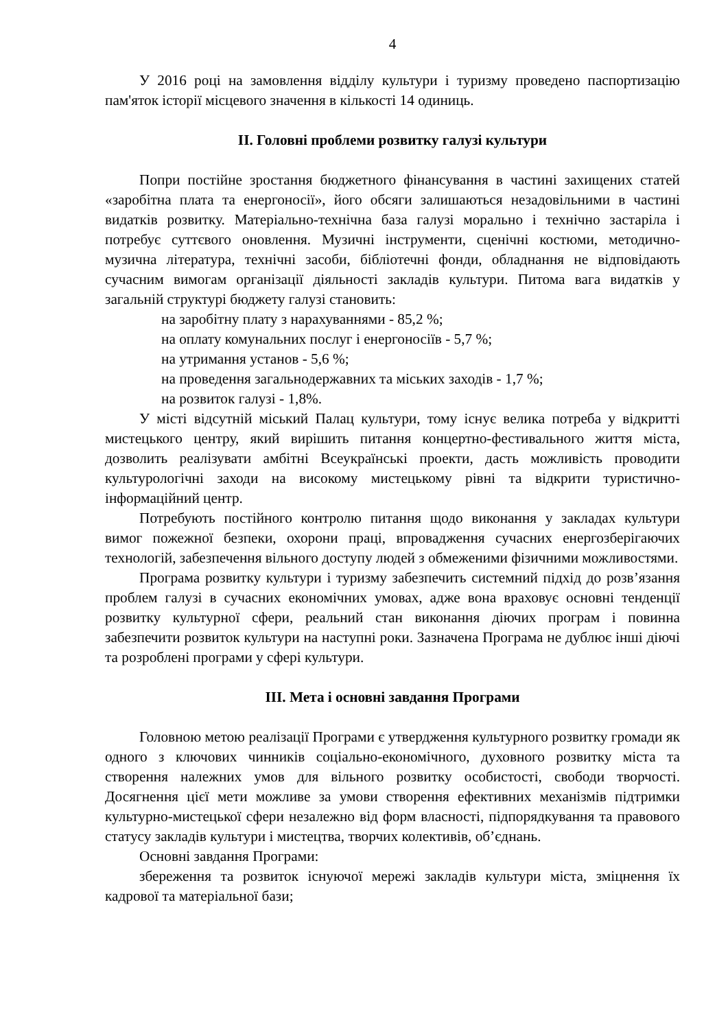4
У 2016 році на замовлення відділу культури і туризму проведено паспортизацію пам'яток історії місцевого значення в кількості 14 одиниць.
ІІ. Головні проблеми розвитку галузі культури
Попри постійне зростання бюджетного фінансування в частині захищених статей «заробітна плата та енергоносії», його обсяги залишаються незадовільними в частині видатків розвитку. Матеріально-технічна база галузі морально і технічно застаріла і потребує суттєвого оновлення. Музичні інструменти, сценічні костюми, методично-музична література, технічні засоби, бібліотечні фонди, обладнання не відповідають сучасним вимогам організації діяльності закладів культури. Питома вага видатків у загальній структурі бюджету галузі становить:
на заробітну плату з нарахуваннями - 85,2 %;
на оплату комунальних послуг і енергоносіїв - 5,7 %;
на утримання установ - 5,6 %;
на проведення загальнодержавних та міських заходів - 1,7 %;
на розвиток галузі - 1,8%.
У місті відсутній міський Палац культури, тому існує велика потреба у відкритті мистецького центру, який вирішить питання концертно-фестивального життя міста, дозволить реалізувати амбітні Всеукраїнські проекти, дасть можливість проводити культурологічні заходи на високому мистецькому рівні та відкрити туристично-інформаційний центр.
Потребують постійного контролю питання щодо виконання у закладах культури вимог пожежної безпеки, охорони праці, впровадження сучасних енергозберігаючих технологій, забезпечення вільного доступу людей з обмеженими фізичними можливостями.
Програма розвитку культури і туризму забезпечить системний підхід до розв’язання проблем галузі в сучасних економічних умовах, адже вона враховує основні тенденції розвитку культурної сфери, реальний стан виконання діючих програм і повинна забезпечити розвиток культури на наступні роки. Зазначена Програма не дублює інші діючі та розроблені програми у сфері культури.
ІІІ. Мета і основні завдання Програми
Головною метою реалізації Програми є утвердження культурного розвитку громади як одного з ключових чинників соціально-економічного, духовного розвитку міста та створення належних умов для вільного розвитку особистості, свободи творчості. Досягнення цієї мети можливе за умови створення ефективних механізмів підтримки культурно-мистецької сфери незалежно від форм власності, підпорядкування та правового статусу закладів культури і мистецтва, творчих колективів, об’єднань.
Основні завдання Програми:
збереження та розвиток існуючої мережі закладів культури міста, зміцнення їх кадрової та матеріальної бази;